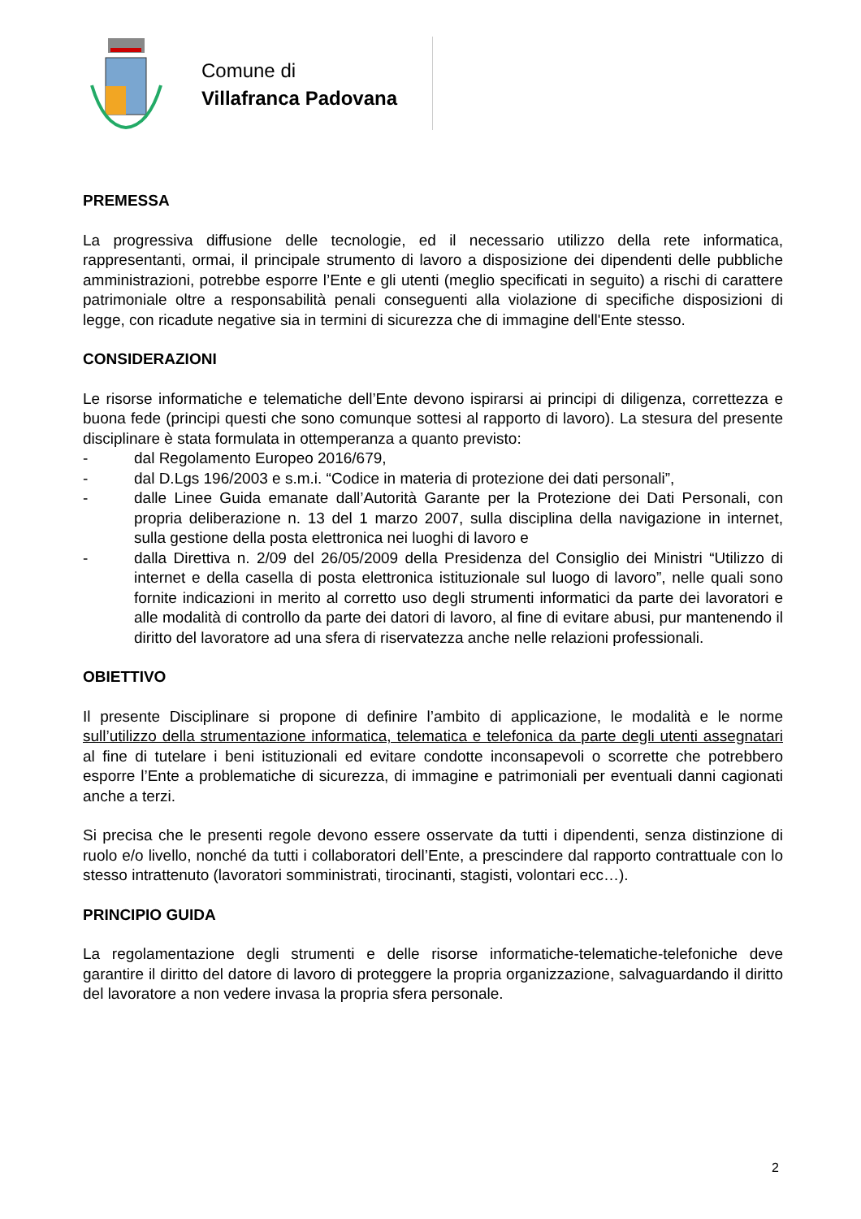Comune di
Villafranca Padovana
PREMESSA
La progressiva diffusione delle tecnologie, ed il necessario utilizzo della rete informatica, rappresentanti, ormai, il principale strumento di lavoro a disposizione dei dipendenti delle pubbliche amministrazioni, potrebbe esporre l’Ente e gli utenti (meglio specificati in seguito) a rischi di carattere patrimoniale oltre a responsabilità penali conseguenti alla violazione di specifiche disposizioni di legge, con ricadute negative sia in termini di sicurezza che di immagine dell'Ente stesso.
CONSIDERAZIONI
Le risorse informatiche e telematiche dell’Ente devono ispirarsi ai principi di diligenza, correttezza e buona fede (principi questi che sono comunque sottesi al rapporto di lavoro). La stesura del presente disciplinare è stata formulata in ottemperanza a quanto previsto:
- dal Regolamento Europeo 2016/679,
- dal D.Lgs 196/2003 e s.m.i. “Codice in materia di protezione dei dati personali”,
- dalle Linee Guida emanate dall’Autorità Garante per la Protezione dei Dati Personali, con propria deliberazione n. 13 del 1 marzo 2007, sulla disciplina della navigazione in internet, sulla gestione della posta elettronica nei luoghi di lavoro e
- dalla Direttiva n. 2/09 del 26/05/2009 della Presidenza del Consiglio dei Ministri “Utilizzo di internet e della casella di posta elettronica istituzionale sul luogo di lavoro”, nelle quali sono fornite indicazioni in merito al corretto uso degli strumenti informatici da parte dei lavoratori e alle modalità di controllo da parte dei datori di lavoro, al fine di evitare abusi, pur mantenendo il diritto del lavoratore ad una sfera di riservatezza anche nelle relazioni professionali.
OBIETTIVO
Il presente Disciplinare si propone di definire l’ambito di applicazione, le modalità e le norme sull’utilizzo della strumentazione informatica, telematica e telefonica da parte degli utenti assegnatari al fine di tutelare i beni istituzionali ed evitare condotte inconsapevoli o scorrette che potrebbero esporre l’Ente a problematiche di sicurezza, di immagine e patrimoniali per eventuali danni cagionati anche a terzi.
Si precisa che le presenti regole devono essere osservate da tutti i dipendenti, senza distinzione di ruolo e/o livello, nonché da tutti i collaboratori dell’Ente, a prescindere dal rapporto contrattuale con lo stesso intrattenuto (lavoratori somministrati, tirocinanti, stagisti, volontari ecc…).
PRINCIPIO GUIDA
La regolamentazione degli strumenti e delle risorse informatiche-telematiche-telefoniche deve garantire il diritto del datore di lavoro di proteggere la propria organizzazione, salvaguardando il diritto del lavoratore a non vedere invasa la propria sfera personale.
2